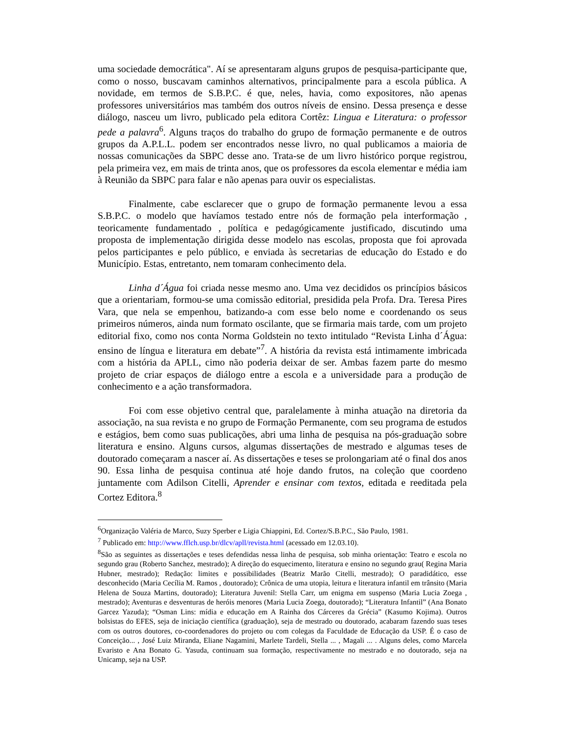uma sociedade democrática". Aí se apresentaram alguns grupos de pesquisa-participante que, como o nosso, buscavam caminhos alternativos, principalmente para a escola pública. A novidade, em termos de S.B.P.C. é que, neles, havia, como expositores, não apenas professores universitários mas também dos outros níveis de ensino. Dessa presença e desse diálogo, nasceu um livro, publicado pela editora Cortêz: Lingua e Literatura: o professor pede a palavra<sup>6</sup>. Alguns traços do trabalho do grupo de formação permanente e de outros grupos da A.P.L.L. podem ser encontrados nesse livro, no qual publicamos a maioria de nossas comunicações da SBPC desse ano. Trata-se de um livro histórico porque registrou, pela primeira vez, em mais de trinta anos, que os professores da escola elementar e média iam à Reunião da SBPC para falar e não apenas para ouvir os especialistas.
Finalmente, cabe esclarecer que o grupo de formação permanente levou a essa S.B.P.C. o modelo que havíamos testado entre nós de formação pela interformação , teoricamente fundamentado , política e pedagógicamente justificado, discutindo uma proposta de implementação dirigida desse modelo nas escolas, proposta que foi aprovada pelos participantes e pelo público, e enviada às secretarias de educação do Estado e do Município. Estas, entretanto, nem tomaram conhecimento dela.
Linha d´Água foi criada nesse mesmo ano. Uma vez decididos os princípios básicos que a orientariam, formou-se uma comissão editorial, presidida pela Profa. Dra. Teresa Pires Vara, que nela se empenhou, batizando-a com esse belo nome e coordenando os seus primeiros números, ainda num formato oscilante, que se firmaria mais tarde, com um projeto editorial fixo, como nos conta Norma Goldstein no texto intitulado “Revista Linha d´Água: ensino de língua e literatura em debate”<sup>7</sup>. A história da revista está intimamente imbricada com a história da APLL, cimo não poderia deixar de ser. Ambas fazem parte do mesmo projeto de criar espaços de diálogo entre a escola e a universidade para a produção de conhecimento e a ação transformadora.
Foi com esse objetivo central que, paralelamente à minha atuação na diretoria da associação, na sua revista e no grupo de Formação Permanente, com seu programa de estudos e estágios, bem como suas publicações, abri uma linha de pesquisa na pós-graduação sobre literatura e ensino. Alguns cursos, algumas dissertações de mestrado e algumas teses de doutorado começaram a nascer aí. As dissertações e teses se prolongariam até o final dos anos 90. Essa linha de pesquisa continua até hoje dando frutos, na coleção que coordeno juntamente com Adilson Citelli, Aprender e ensinar com textos, editada e reeditada pela Cortez Editora.<sup>8</sup>
<sup>6</sup> Organização Valéria de Marco, Suzy Sperber e Ligia Chiappini, Ed. Cortez/S.B.P.C., São Paulo, 1981.
<sup>7</sup> Publicado em: http://www.fflch.usp.br/dlcv/apll/revista.html (acessado em 12.03.10).
<sup>8</sup> São as seguintes as dissertações e teses defendidas nessa linha de pesquisa, sob minha orientação: Teatro e escola no segundo grau (Roberto Sanchez, mestrado); A direção do esquecimento, literatura e ensino no segundo grau( Regina Maria Hubner, mestrado); Redação: limites e possibilidades (Beatriz Marão Citelli, mestrado); O paradidático, esse desconhecido (Maria Cecília M. Ramos , doutorado); Crônica de uma utopia, leitura e literatura infantil em trânsito (Maria Helena de Souza Martins, doutorado); Literatura Juvenil: Stella Carr, um enigma em suspenso (Maria Lucia Zoega , mestrado); Aventuras e desventuras de heróis menores (Maria Lucia Zoega, doutorado); “Literatura Infantil” (Ana Bonato Garcez Yazuda); “Osman Lins: mídia e educação em A Rainha dos Cárceres da Grécia” (Kasumo Kojima). Outros bolsistas do EFES, seja de iniciação científica (graduação), seja de mestrado ou doutorado, acabaram fazendo suas teses com os outros doutores, co-coordenadores do projeto ou com colegas da Faculdade de Educação da USP. É o caso de Conceição... , José Luiz Miranda, Eliane Nagamini, Marlete Tardeli, Stella ... , Magali ... . Alguns deles, como Marcela Evaristo e Ana Bonato G. Yasuda, continuam sua formação, respectivamente no mestrado e no doutorado, seja na Unicamp, seja na USP.